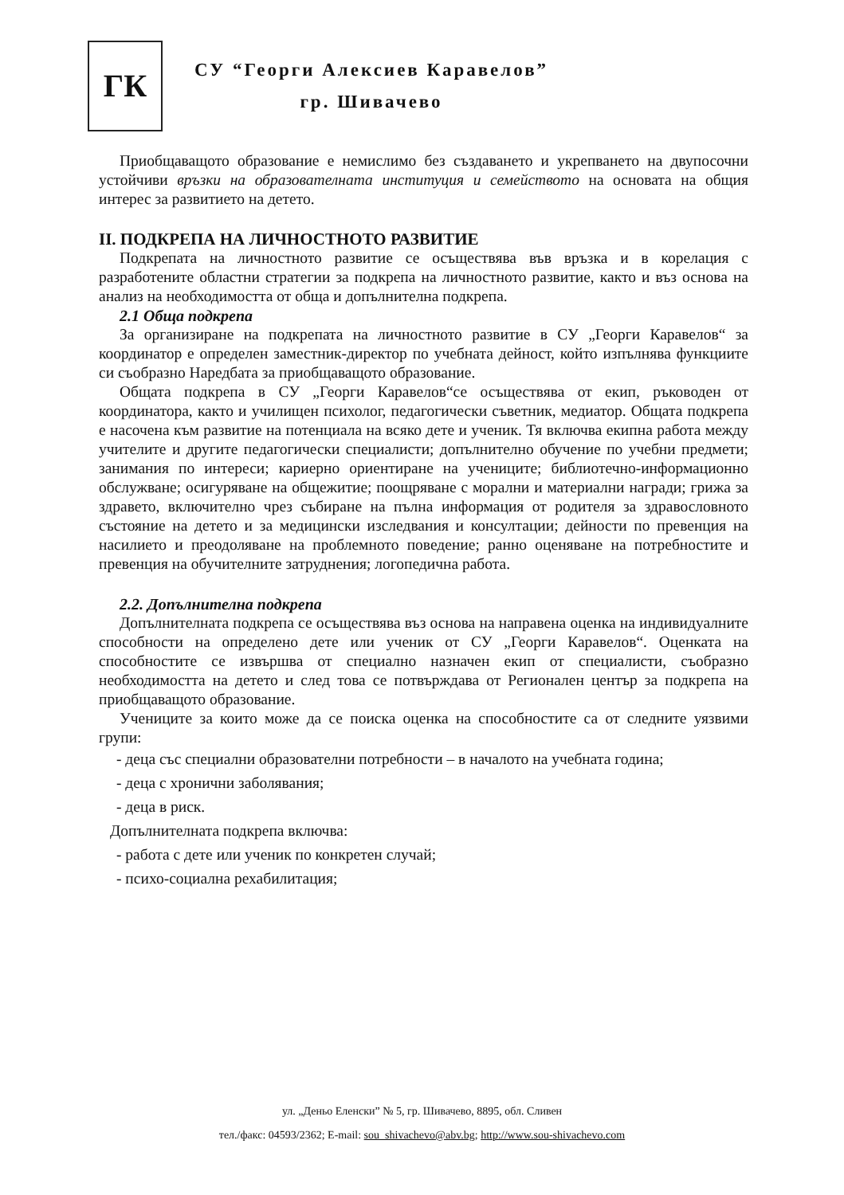ГК
СУ “Георги Алексиев Каравелов”
гр. Шивачево
Приобщаващото образование е немислимо без създаването и укрепването на двупосочни устойчиви връзки на образователната институция и семейството на основата на общия интерес за развитието на детето.
II. ПОДКРЕПА НА ЛИЧНОСТНОТО РАЗВИТИЕ
Подкрепата на личностното развитие се осъществява във връзка и в корелация с разработените областни стратегии за подкрепа на личностното развитие, както и въз основа на анализ на необходимостта от обща и допълнителна подкрепа.
2.1 Обща подкрепа
За организиране на подкрепата на личностното развитие в СУ „Георги Каравелов“ за координатор е определен заместник-директор по учебната дейност, който изпълнява функциите си съобразно Наредбата за приобщаващото образование.
Общата подкрепа в СУ „Георги Каравелов“се осъществява от екип, ръководен от координатора, както и училищен психолог, педагогически съветник, медиатор. Общата подкрепа е насочена към развитие на потенциала на всяко дете и ученик. Тя включва екипна работа между учителите и другите педагогически специалисти; допълнително обучение по учебни предмети; занимания по интереси; кариерно ориентиране на учениците; библиотечно-информационно обслужване; осигуряване на общежитие; поощряване с морални и материални награди; грижа за здравето, включително чрез събиране на пълна информация от родителя за здравословното състояние на детето и за медицински изследвания и консултации; дейности по превенция на насилието и преодоляване на проблемното поведение; ранно оценяване на потребностите и превенция на обучителните затруднения; логопедична работа.
2.2. Допълнителна подкрепа
Допълнителната подкрепа се осъществява въз основа на направена оценка на индивидуалните способности на определено дете или ученик от СУ „Георги Каравелов“. Оценката на способностите се извършва от специално назначен екип от специалисти, съобразно необходимостта на детето и след това се потвърждава от Регионален център за подкрепа на приобщаващото образование.
Учениците за които може да се поиска оценка на способностите са от следните уязвими групи:
- деца със специални образователни потребности – в началото на учебната година;
- деца с хронични заболявания;
- деца в риск.
Допълнителната подкрепа включва:
- работа с дете или ученик по конкретен случай;
- психо-социална рехабилитация;
ул. „Деньо Еленски” № 5, гр. Шивачево, 8895, обл. Сливен
тел./факс: 04593/2362; E-mail: sou_shivachevo@abv.bg; http://www.sou-shivachevo.com